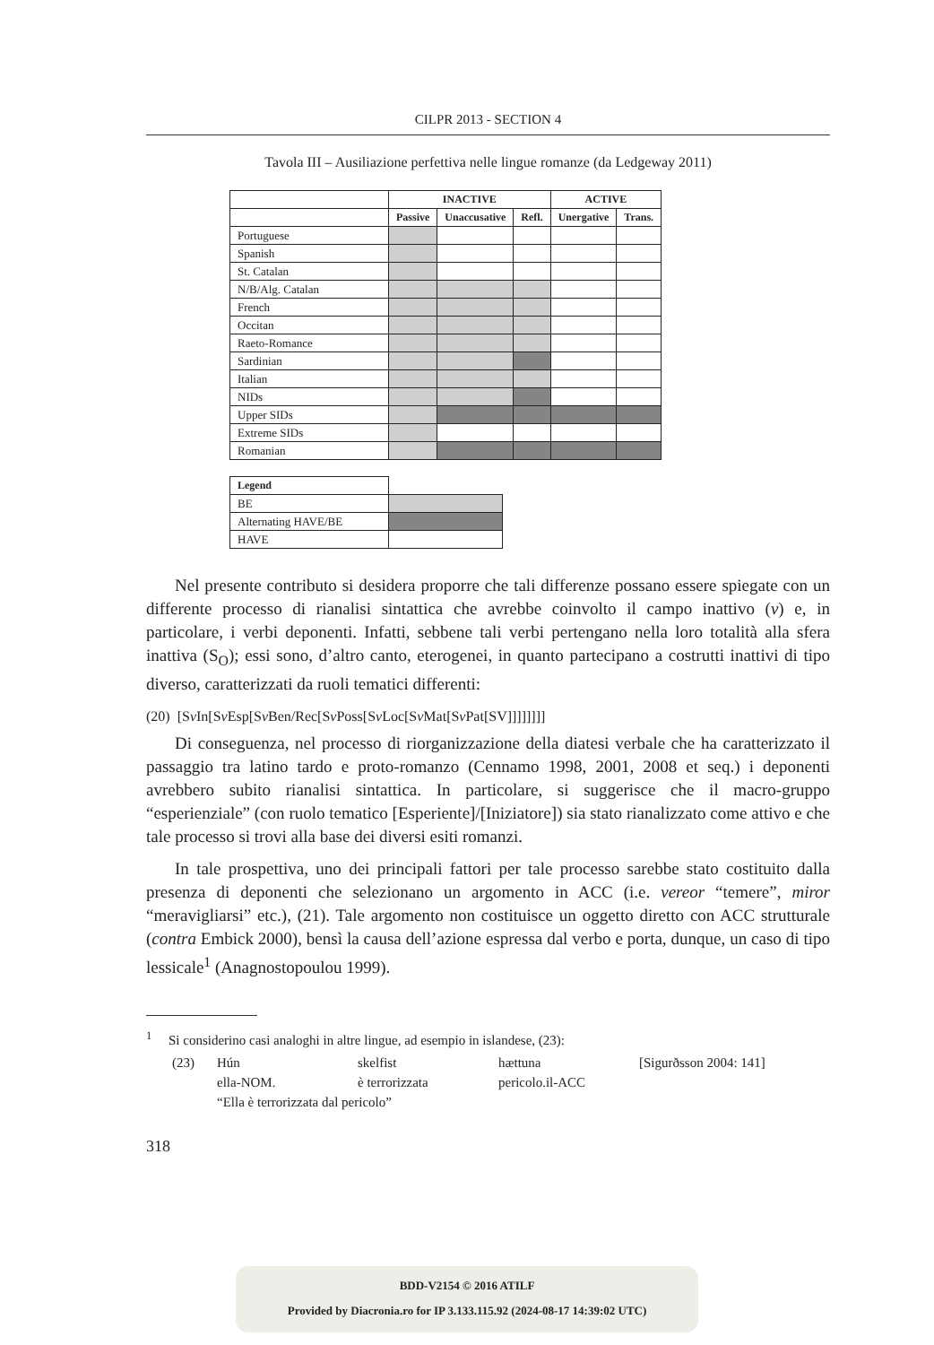CILPR 2013 - SECTION 4
Tavola III – Ausiliazione perfettiva nelle lingue romanze (da Ledgeway 2011)
| | INACTIVE | | | ACTIVE | |
| --- | --- | --- | --- | --- | --- |
| | Passive | Unaccusative | Refl. | Unergative | Trans. |
| Portuguese | | | | | |
| Spanish | | | | | |
| St. Catalan | | | | | |
| N/B/Alg. Catalan | | | | | |
| French | | | | | |
| Occitan | | | | | |
| Raeto-Romance | | | | | |
| Sardinian | | | | | |
| Italian | | | | | |
| NIDs | | | | | |
| Upper SIDs | | | | | |
| Extreme SIDs | | | | | |
| Romanian | | | | | |
| Legend | |
| BE | |
| Alternating HAVE/BE | |
| HAVE | |
Nel presente contributo si desidera proporre che tali differenze possano essere spiegate con un differente processo di rianalisi sintattica che avrebbe coinvolto il campo inattivo (v) e, in particolare, i verbi deponenti. Infatti, sebbene tali verbi pertengano nella loro totalità alla sfera inattiva (S<sub>O</sub>); essi sono, d’altro canto, eterogenei, in quanto partecipano a costrutti inattivi di tipo diverso, caratterizzati da ruoli tematici differenti:
(20) [Sv In[Sv Esp[Sv Ben/Rec[Sv Poss[Sv Loc[Sv Mat[Sv Pat[SV]]]]]]]]
Di conseguenza, nel processo di riorganizzazione della diatesi verbale che ha caratterizzato il passaggio tra latino tardo e proto-romanzo (Cennamo 1998, 2001, 2008 et seq.) i deponenti avrebbero subito rianalisi sintattica. In particolare, si suggerisce che il macro-gruppo “esperienziale” (con ruolo tematico [Esperiente]/[Iniziatore]) sia stato rianalizzato come attivo e che tale processo si trovi alla base dei diversi esiti romanzi.
In tale prospettiva, uno dei principali fattori per tale processo sarebbe stato costituito dalla presenza di deponenti che selezionano un argomento in ACC (i.e. vereor “temere”, miror “meravigliarsi” etc.), (21). Tale argomento non costituisce un oggetto diretto con ACC strutturale (contra Embick 2000), bensì la causa dell’azione espressa dal verbo e porta, dunque, un caso di tipo lessicale<sup>1</sup> (Anagnostopoulou 1999).
<sup>1</sup> Si considerino casi analoghi in altre lingue, ad esempio in islandese, (23):
| (23) | Hún | skelfist | hættuna | [Sigurðsson 2004: 141] |
| | ella-NOM. | è terrorizzata | pericolo.il-ACC | |
| | “Ella è terrorizzata dal pericolo” | | | |
318
BDD-V2154 © 2016 ATILF
Provided by Diacronia.ro for IP 3.133.115.92 (2024-08-17 14:39:02 UTC)